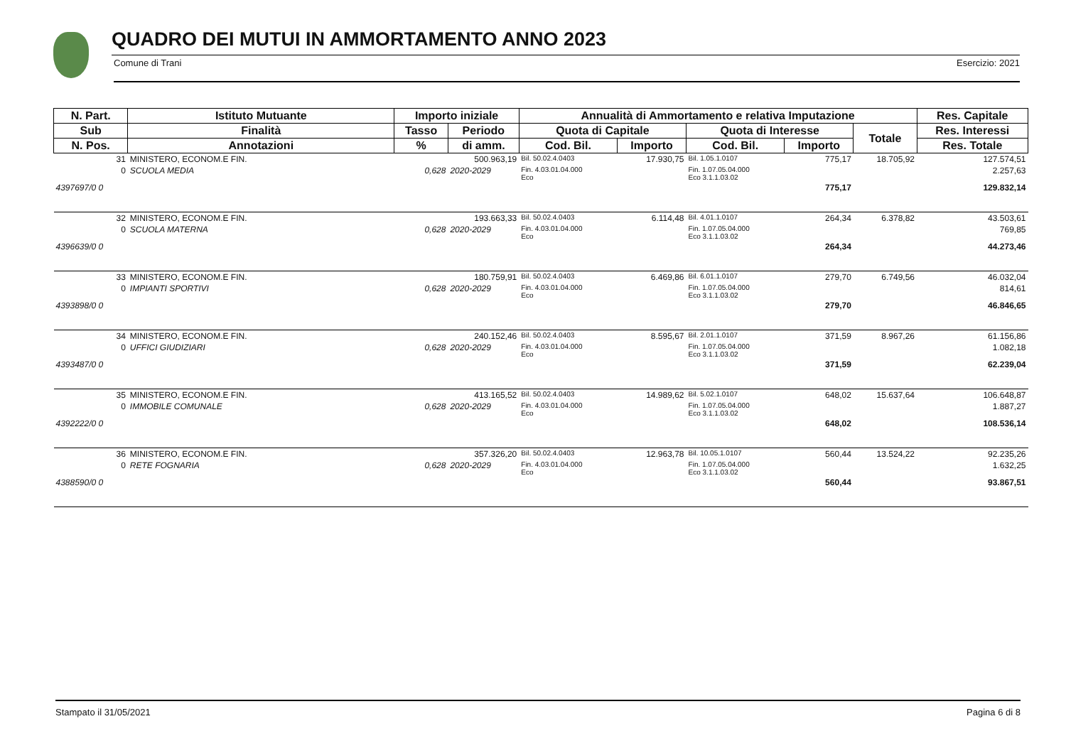QUADRO DEI MUTUI IN AMMORTAMENTO ANNO 2023
Comune di Trani Esercizio: 2021
| N. Part. | Istituto Mutuante | Importo iniziale | | Annualità di Ammortamento e relativa Imputazione | | | | | Res. Capitale |
| --- | --- | --- | --- | --- | --- | --- | --- | --- | --- |
| Sub | Finalità | Tasso | Periodo | Quota di Capitale | | Quota di Interesse | | Totale | Res. Interessi |
| N. Pos. | Annotazioni | % | di amm. | Cod. Bil. | Importo | Cod. Bil. | Importo | | Res. Totale |
| 31 | MINISTERO, ECONOM.E FIN. | | 500.963,19 | Bil. 50.02.4.0403 | 17.930,75 | Bil. 1.05.1.0107 | 775,17 | 18.705,92 | 127.574,51 |
| 0 | SCUOLA MEDIA | 0,628 | 2020-2029 | Fin. 4.03.01.04.000 Eco | | Fin. 1.07.05.04.000 Eco 3.1.1.03.02 | | | 2.257,63 |
| 4397697/0 0 | | | | | | | 775,17 | | 129.832,14 |
| 32 | MINISTERO, ECONOM.E FIN. | | 193.663,33 | Bil. 50.02.4.0403 | 6.114,48 | Bil. 4.01.1.0107 | 264,34 | 6.378,82 | 43.503,61 |
| 0 | SCUOLA MATERNA | 0,628 | 2020-2029 | Fin. 4.03.01.04.000 Eco | | Fin. 1.07.05.04.000 Eco 3.1.1.03.02 | | | 769,85 |
| 4396639/0 0 | | | | | | | 264,34 | | 44.273,46 |
| 33 | MINISTERO, ECONOM.E FIN. | | 180.759,91 | Bil. 50.02.4.0403 | 6.469,86 | Bil. 6.01.1.0107 | 279,70 | 6.749,56 | 46.032,04 |
| 0 | IMPIANTI SPORTIVI | 0,628 | 2020-2029 | Fin. 4.03.01.04.000 Eco | | Fin. 1.07.05.04.000 Eco 3.1.1.03.02 | | | 814,61 |
| 4393898/0 0 | | | | | | | 279,70 | | 46.846,65 |
| 34 | MINISTERO, ECONOM.E FIN. | | 240.152,46 | Bil. 50.02.4.0403 | 8.595,67 | Bil. 2.01.1.0107 | 371,59 | 8.967,26 | 61.156,86 |
| 0 | UFFICI GIUDIZIARI | 0,628 | 2020-2029 | Fin. 4.03.01.04.000 Eco | | Fin. 1.07.05.04.000 Eco 3.1.1.03.02 | | | 1.082,18 |
| 4393487/0 0 | | | | | | | 371,59 | | 62.239,04 |
| 35 | MINISTERO, ECONOM.E FIN. | | 413.165,52 | Bil. 50.02.4.0403 | 14.989,62 | Bil. 5.02.1.0107 | 648,02 | 15.637,64 | 106.648,87 |
| 0 | IMMOBILE COMUNALE | 0,628 | 2020-2029 | Fin. 4.03.01.04.000 Eco | | Fin. 1.07.05.04.000 Eco 3.1.1.03.02 | | | 1.887,27 |
| 4392222/0 0 | | | | | | | 648,02 | | 108.536,14 |
| 36 | MINISTERO, ECONOM.E FIN. | | 357.326,20 | Bil. 50.02.4.0403 | 12.963,78 | Bil. 10.05.1.0107 | 560,44 | 13.524,22 | 92.235,26 |
| 0 | RETE FOGNARIA | 0,628 | 2020-2029 | Fin. 4.03.01.04.000 Eco | | Fin. 1.07.05.04.000 Eco 3.1.1.03.02 | | | 1.632,25 |
| 4388590/0 0 | | | | | | | 560,44 | | 93.867,51 |
Stampato il 31/05/2021 Pagina 6 di 8